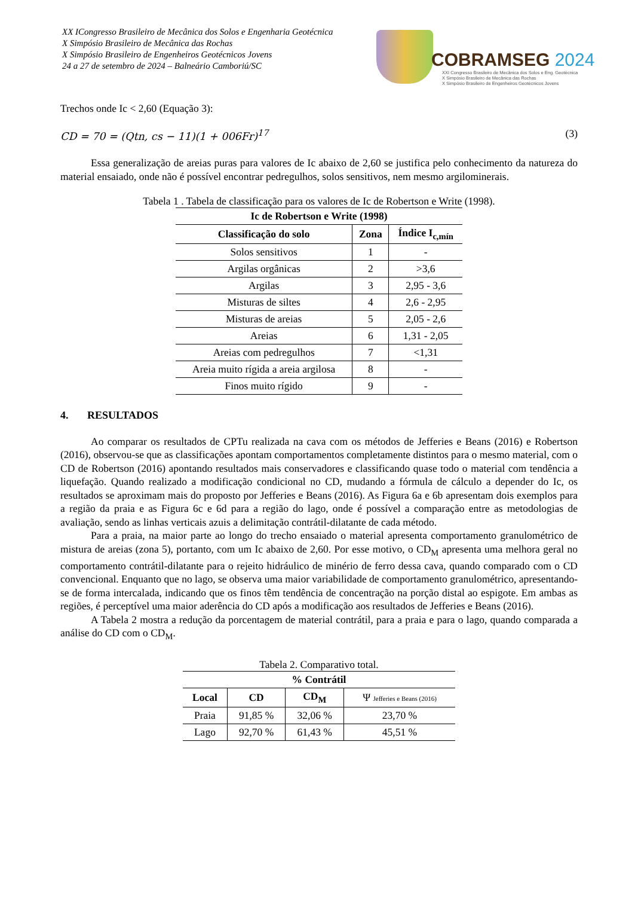XX ICongresso Brasileiro de Mecânica dos Solos e Engenharia Geotécnica
X Simpósio Brasileiro de Mecânica das Rochas
X Simpósio Brasileiro de Engenheiros Geotécnicos Jovens
24 a 27 de setembro de 2024 – Balneário Camboriú/SC
COBRAMSEG 2024
XXI Congresso Brasileiro de Mecânica dos Solos e Eng. Geotécnica
X Simpósio Brasileiro de Mecânica das Rochas
X Simpósio Brasileiro de Engenheiros Geotécnicos Jovens
Trechos onde Ic < 2,60 (Equação 3):
CD = 70 = (Qtn, cs − 11)(1 + 006Fr)<sup>17</sup> (3)
Essa generalização de areias puras para valores de Ic abaixo de 2,60 se justifica pelo conhecimento da natureza do material ensaiado, onde não é possível encontrar pedregulhos, solos sensitivos, nem mesmo argilominerais.
Tabela 1 . Tabela de classificação para os valores de Ic de Robertson e Write (1998).
| Ic de Robertson e Write (1998) | | |
| --- | --- | --- |
| Classificação do solo | Zona | Índice I<sub>c,mín</sub> |
| Solos sensitivos | 1 | - |
| Argilas orgânicas | 2 | >3,6 |
| Argilas | 3 | 2,95 - 3,6 |
| Misturas de siltes | 4 | 2,6 - 2,95 |
| Misturas de areias | 5 | 2,05 - 2,6 |
| Areias | 6 | 1,31 - 2,05 |
| Areias com pedregulhos | 7 | <1,31 |
| Areia muito rígida a areia argilosa | 8 | - |
| Finos muito rígido | 9 | - |
4. RESULTADOS
Ao comparar os resultados de CPTu realizada na cava com os métodos de Jefferies e Beans (2016) e Robertson (2016), observou-se que as classificações apontam comportamentos completamente distintos para o mesmo material, com o CD de Robertson (2016) apontando resultados mais conservadores e classificando quase todo o material com tendência a liquefação. Quando realizado a modificação condicional no CD, mudando a fórmula de cálculo a depender do Ic, os resultados se aproximam mais do proposto por Jefferies e Beans (2016). As Figura 6a e 6b apresentam dois exemplos para a região da praia e as Figura 6c e 6d para a região do lago, onde é possível a comparação entre as metodologias de avaliação, sendo as linhas verticais azuis a delimitação contrátil-dilatante de cada método.
Para a praia, na maior parte ao longo do trecho ensaiado o material apresenta comportamento granulométrico de mistura de areias (zona 5), portanto, com um Ic abaixo de 2,60. Por esse motivo, o CD<sub>M</sub> apresenta uma melhora geral no comportamento contrátil-dilatante para o rejeito hidráulico de minério de ferro dessa cava, quando comparado com o CD convencional. Enquanto que no lago, se observa uma maior variabilidade de comportamento granulométrico, apresentando-se de forma intercalada, indicando que os finos têm tendência de concentração na porção distal ao espigote. Em ambas as regiões, é perceptível uma maior aderência do CD após a modificação aos resultados de Jefferies e Beans (2016).
A Tabela 2 mostra a redução da porcentagem de material contrátil, para a praia e para o lago, quando comparada a análise do CD com o CD<sub>M</sub>.
Tabela 2. Comparativo total.
| % Contrátil | | | |
| --- | --- | --- | --- |
| Local | CD | CD<sub>M</sub> | Ψ Jefferies e Beans (2016) |
| Praia | 91,85 % | 32,06 % | 23,70 % |
| Lago | 92,70 % | 61,43 % | 45,51 % |